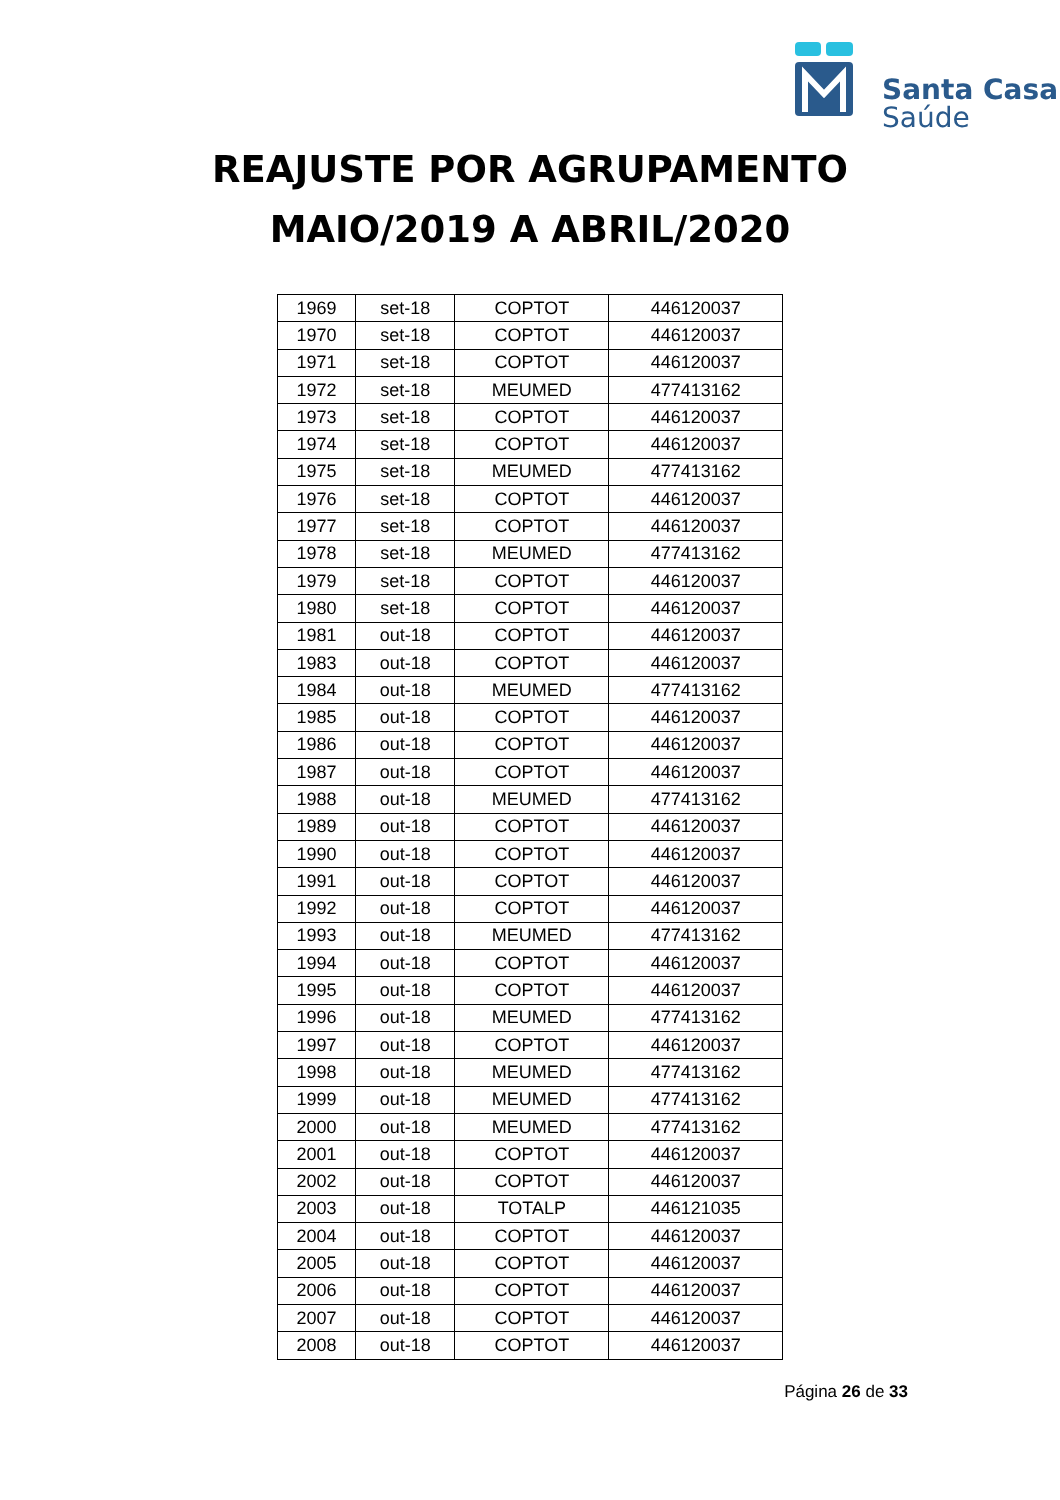Santa Casa
Saúde
REAJUSTE POR AGRUPAMENTO
MAIO/2019 A ABRIL/2020
| 1969 | set-18 | COPTOT | 446120037 |
| 1970 | set-18 | COPTOT | 446120037 |
| 1971 | set-18 | COPTOT | 446120037 |
| 1972 | set-18 | MEUMED | 477413162 |
| 1973 | set-18 | COPTOT | 446120037 |
| 1974 | set-18 | COPTOT | 446120037 |
| 1975 | set-18 | MEUMED | 477413162 |
| 1976 | set-18 | COPTOT | 446120037 |
| 1977 | set-18 | COPTOT | 446120037 |
| 1978 | set-18 | MEUMED | 477413162 |
| 1979 | set-18 | COPTOT | 446120037 |
| 1980 | set-18 | COPTOT | 446120037 |
| 1981 | out-18 | COPTOT | 446120037 |
| 1983 | out-18 | COPTOT | 446120037 |
| 1984 | out-18 | MEUMED | 477413162 |
| 1985 | out-18 | COPTOT | 446120037 |
| 1986 | out-18 | COPTOT | 446120037 |
| 1987 | out-18 | COPTOT | 446120037 |
| 1988 | out-18 | MEUMED | 477413162 |
| 1989 | out-18 | COPTOT | 446120037 |
| 1990 | out-18 | COPTOT | 446120037 |
| 1991 | out-18 | COPTOT | 446120037 |
| 1992 | out-18 | COPTOT | 446120037 |
| 1993 | out-18 | MEUMED | 477413162 |
| 1994 | out-18 | COPTOT | 446120037 |
| 1995 | out-18 | COPTOT | 446120037 |
| 1996 | out-18 | MEUMED | 477413162 |
| 1997 | out-18 | COPTOT | 446120037 |
| 1998 | out-18 | MEUMED | 477413162 |
| 1999 | out-18 | MEUMED | 477413162 |
| 2000 | out-18 | MEUMED | 477413162 |
| 2001 | out-18 | COPTOT | 446120037 |
| 2002 | out-18 | COPTOT | 446120037 |
| 2003 | out-18 | TOTALP | 446121035 |
| 2004 | out-18 | COPTOT | 446120037 |
| 2005 | out-18 | COPTOT | 446120037 |
| 2006 | out-18 | COPTOT | 446120037 |
| 2007 | out-18 | COPTOT | 446120037 |
| 2008 | out-18 | COPTOT | 446120037 |
Página 26 de 33